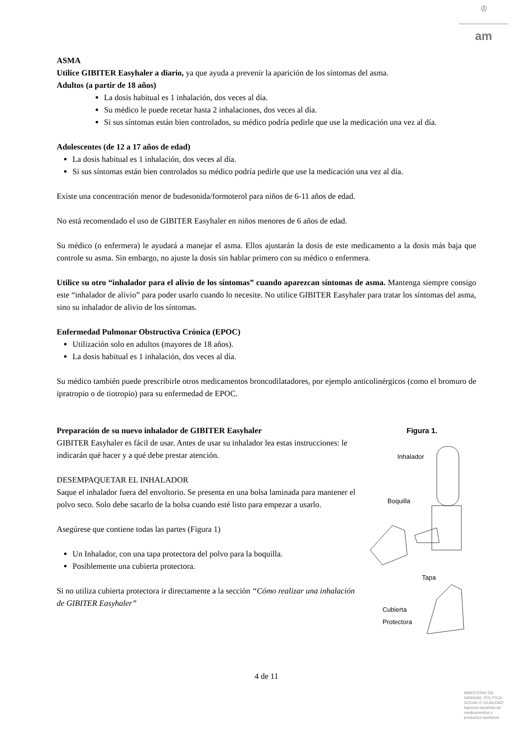♔
am
ASMA
Utilice GIBITER Easyhaler a diario, ya que ayuda a prevenir la aparición de los síntomas del asma.
Adultos (a partir de 18 años)
La dosis habitual es 1 inhalación, dos veces al día.
Su médico le puede recetar hasta 2 inhalaciones, dos veces al día.
Si sus síntomas están bien controlados, su médico podría pedirle que use la medicación una vez al día.
Adolescentes (de 12 a 17 años de edad)
La dosis habitual es 1 inhalación, dos veces al día.
Si sus síntomas están bien controlados su médico podría pedirle que use la medicación una vez al día.
Existe una concentración menor de budesonida/formoterol para niños de 6-11 años de edad.
No está recomendado el uso de GIBITER Easyhaler en niños menores de 6 años de edad.
Su médico (o enfermera) le ayudará a manejar el asma. Ellos ajustarán la dosis de este medicamento a la dosis más baja que controle su asma. Sin embargo, no ajuste la dosis sin hablar primero con su médico o enfermera.
Utilice su otro “inhalador para el alivio de los síntomas” cuando aparezcan síntomas de asma. Mantenga siempre consigo este “inhalador de alivio” para poder usarlo cuando lo necesite. No utilice GIBITER Easyhaler para tratar los síntomas del asma, sino su inhalador de alivio de los síntomas.
Enfermedad Pulmonar Obstructiva Crónica (EPOC)
Utilización solo en adultos (mayores de 18 años).
La dosis habitual es 1 inhalación, dos veces al día.
Su médico también puede prescribirle otros medicamentos broncodilatadores, por ejemplo anticolinérgicos (como el bromuro de ipratropio o de tiotropio) para su enfermedad de EPOC.
Figura 1.
Inhalador
Boquilla
Tapa
Cubierta
Protectora
Preparación de su nuevo inhalador de GIBITER Easyhaler
GIBITER Easyhaler es fácil de usar. Antes de usar su inhalador lea estas instrucciones: le indicarán qué hacer y a qué debe prestar atención.
DESEMPAQUETAR EL INHALADOR
Saque el inhalador fuera del envoltorio. Se presenta en una bolsa laminada para mantener el polvo seco. Solo debe sacarlo de la bolsa cuando esté listo para empezar a usarlo.
Asegúrese que contiene todas las partes (Figura 1)
Un Inhalador, con una tapa protectora del polvo para la boquilla.
Posiblemente una cubierta protectora.
Si no utiliza cubierta protectora ir directamente a la sección “Cómo realizar una inhalación de GIBITER Easyhaler”
4 de 11
MINISTERIO DE
SANIDAD, POLITICA
SOCIAL E IGUALDAD
Agencia española de
medicamentos y
productos sanitarios